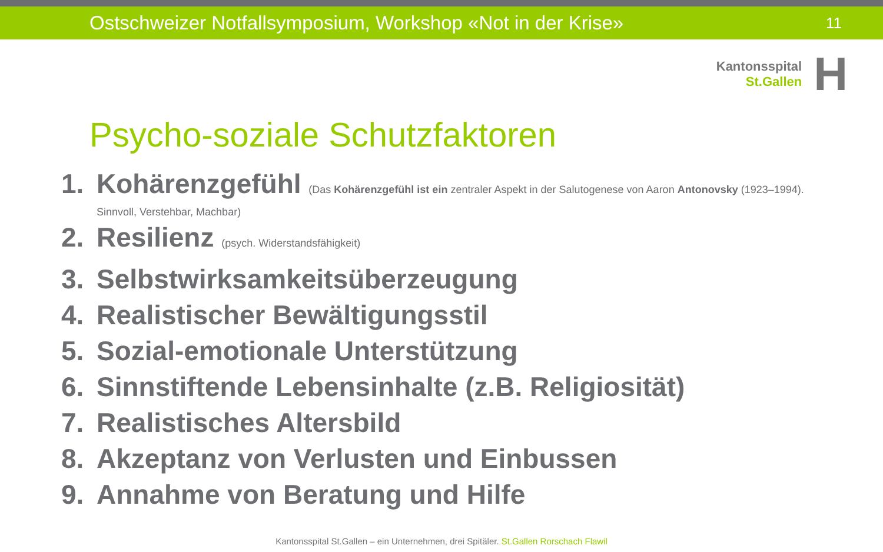Ostschweizer Notfallsymposium, Workshop «Not in der Krise»
11
Kantonsspital
St.Gallen
H
Psycho-soziale Schutzfaktoren
1. Kohärenzgefühl (Das Kohärenzgefühl ist ein zentraler Aspekt in der Salutogenese von Aaron Antonovsky (1923–1994).
Sinnvoll, Verstehbar, Machbar)
2. Resilienz (psych. Widerstandsfähigkeit)
3. Selbstwirksamkeitsüberzeugung
4. Realistischer Bewältigungsstil
5. Sozial-emotionale Unterstützung
6. Sinnstiftende Lebensinhalte (z.B. Religiosität)
7. Realistisches Altersbild
8. Akzeptanz von Verlusten und Einbussen
9. Annahme von Beratung und Hilfe
Kantonsspital St.Gallen – ein Unternehmen, drei Spitäler. St.Gallen Rorschach Flawil